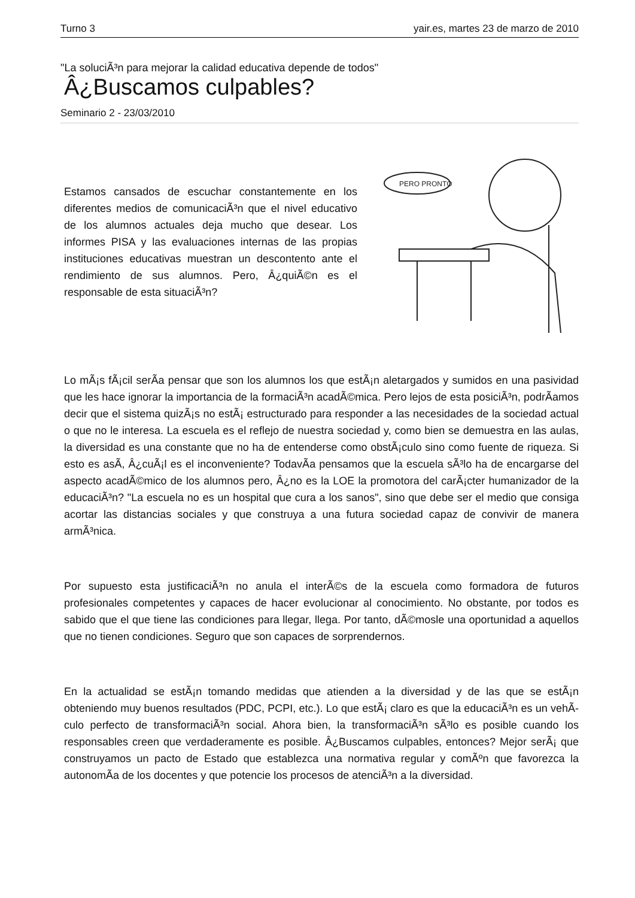Turno 3 yair.es, martes 23 de marzo de 2010
"La soluciÃ³n para mejorar la calidad educativa depende de todos"
Â¿Buscamos culpables?
Seminario 2 - 23/03/2010
Estamos cansados de escuchar constantemente en los diferentes medios de comunicaciÃ³n que el nivel educativo de los alumnos actuales deja mucho que desear. Los informes PISA y las evaluaciones internas de las propias instituciones educativas muestran un descontento ante el rendimiento de sus alumnos. Pero, Â¿quiÃ©n es el responsable de esta situaciÃ³n?
PERO PRONTO
Lo mÃ¡s fÃ¡cil serÃ­a pensar que son los alumnos los que estÃ¡n aletargados y sumidos en una pasividad que les hace ignorar la importancia de la formaciÃ³n acadÃ©mica. Pero lejos de esta posiciÃ³n, podrÃ­amos decir que el sistema quizÃ¡s no estÃ¡ estructurado para responder a las necesidades de la sociedad actual o que no le interesa. La escuela es el reflejo de nuestra sociedad y, como bien se demuestra en las aulas, la diversidad es una constante que no ha de entenderse como obstÃ¡culo sino como fuente de riqueza. Si esto es asÃ­, Â¿cuÃ¡l es el inconveniente? TodavÃ­a pensamos que la escuela sÃ³lo ha de encargarse del aspecto acadÃ©mico de los alumnos pero, Â¿no es la LOE la promotora del carÃ¡cter humanizador de la educaciÃ³n? "La escuela no es un hospital que cura a los sanos", sino que debe ser el medio que consiga acortar las distancias sociales y que construya a una futura sociedad capaz de convivir de manera armÃ³nica.
Por supuesto esta justificaciÃ³n no anula el interÃ©s de la escuela como formadora de futuros profesionales competentes y capaces de hacer evolucionar al conocimiento. No obstante, por todos es sabido que el que tiene las condiciones para llegar, llega. Por tanto, dÃ©mosle una oportunidad a aquellos que no tienen condiciones. Seguro que son capaces de sorprendernos.
En la actualidad se estÃ¡n tomando medidas que atienden a la diversidad y de las que se estÃ¡n obteniendo muy buenos resultados (PDC, PCPI, etc.). Lo que estÃ¡ claro es que la educaciÃ³n es un vehÃ­culo perfecto de transformaciÃ³n social. Ahora bien, la transformaciÃ³n sÃ³lo es posible cuando los responsables creen que verdaderamente es posible. Â¿Buscamos culpables, entonces? Mejor serÃ¡ que construyamos un pacto de Estado que establezca una normativa regular y comÃºn que favorezca la autonomÃ­a de los docentes y que potencie los procesos de atenciÃ³n a la diversidad.